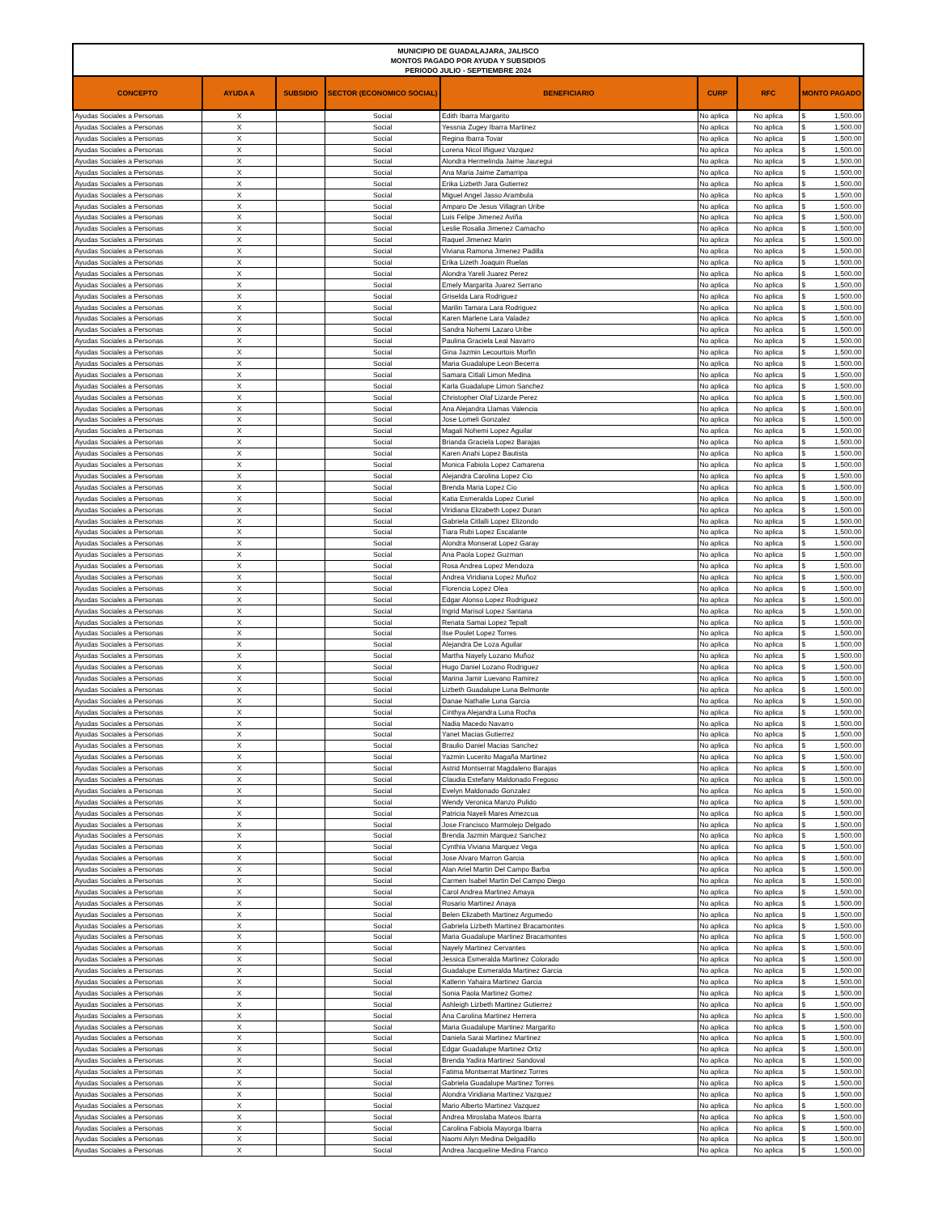| MUNICIPIO DE GUADALAJARA, JALISCO MONTOS PAGADO POR AYUDA Y SUBSIDIOS PERIODO JULIO - SEPTIEMBRE 2024 | | | | | | | | |
| --- | --- | --- | --- | --- | --- | --- | --- | --- |
| CONCEPTO | AYUDA A | SUBSIDIO | SECTOR (ECONOMICO SOCIAL) | BENEFICIARIO | CURP | RFC | MONTO PAGADO | |
| Ayudas Sociales a Personas | X | | Social | Edith Ibarra Margarito | No aplica | No aplica | $ | 1,500.00 |
| Ayudas Sociales a Personas | X | | Social | Yessnia Zugey Ibarra Martinez | No aplica | No aplica | $ | 1,500.00 |
| Ayudas Sociales a Personas | X | | Social | Regina Ibarra Tovar | No aplica | No aplica | $ | 1,500.00 |
| Ayudas Sociales a Personas | X | | Social | Lorena Nicol Iñiguez Vazquez | No aplica | No aplica | $ | 1,500.00 |
| Ayudas Sociales a Personas | X | | Social | Alondra Hermelinda Jaime Jauregui | No aplica | No aplica | $ | 1,500.00 |
| Ayudas Sociales a Personas | X | | Social | Ana Maria Jaime Zamarripa | No aplica | No aplica | $ | 1,500.00 |
| Ayudas Sociales a Personas | X | | Social | Erika Lizbeth Jara Gutierrez | No aplica | No aplica | $ | 1,500.00 |
| Ayudas Sociales a Personas | X | | Social | Miguel Angel Jasso Arambula | No aplica | No aplica | $ | 1,500.00 |
| Ayudas Sociales a Personas | X | | Social | Amparo De Jesus Villagran Uribe | No aplica | No aplica | $ | 1,500.00 |
| Ayudas Sociales a Personas | X | | Social | Luis Felipe Jimenez Aviña | No aplica | No aplica | $ | 1,500.00 |
| Ayudas Sociales a Personas | X | | Social | Leslie Rosalia Jimenez Camacho | No aplica | No aplica | $ | 1,500.00 |
| Ayudas Sociales a Personas | X | | Social | Raquel Jimenez Marin | No aplica | No aplica | $ | 1,500.00 |
| Ayudas Sociales a Personas | X | | Social | Viviana Ramona Jimenez Padilla | No aplica | No aplica | $ | 1,500.00 |
| Ayudas Sociales a Personas | X | | Social | Erika Lizeth Joaquin Ruelas | No aplica | No aplica | $ | 1,500.00 |
| Ayudas Sociales a Personas | X | | Social | Alondra Yareli Juarez Perez | No aplica | No aplica | $ | 1,500.00 |
| Ayudas Sociales a Personas | X | | Social | Emely Margarita Juarez Serrano | No aplica | No aplica | $ | 1,500.00 |
| Ayudas Sociales a Personas | X | | Social | Griselda Lara Rodriguez | No aplica | No aplica | $ | 1,500.00 |
| Ayudas Sociales a Personas | X | | Social | Marilin Tamara Lara Rodriguez | No aplica | No aplica | $ | 1,500.00 |
| Ayudas Sociales a Personas | X | | Social | Karen Marlene Lara Valadez | No aplica | No aplica | $ | 1,500.00 |
| Ayudas Sociales a Personas | X | | Social | Sandra Nohemi Lazaro Uribe | No aplica | No aplica | $ | 1,500.00 |
| Ayudas Sociales a Personas | X | | Social | Paulina Graciela Leal Navarro | No aplica | No aplica | $ | 1,500.00 |
| Ayudas Sociales a Personas | X | | Social | Gina Jazmin Lecourtois Morfin | No aplica | No aplica | $ | 1,500.00 |
| Ayudas Sociales a Personas | X | | Social | Maria Guadalupe Leon Becerra | No aplica | No aplica | $ | 1,500.00 |
| Ayudas Sociales a Personas | X | | Social | Samara Citlali Limon Medina | No aplica | No aplica | $ | 1,500.00 |
| Ayudas Sociales a Personas | X | | Social | Karla Guadalupe Limon Sanchez | No aplica | No aplica | $ | 1,500.00 |
| Ayudas Sociales a Personas | X | | Social | Christopher Olaf Lizarde Perez | No aplica | No aplica | $ | 1,500.00 |
| Ayudas Sociales a Personas | X | | Social | Ana Alejandra Llamas Valencia | No aplica | No aplica | $ | 1,500.00 |
| Ayudas Sociales a Personas | X | | Social | Jose Lomeli Gonzalez | No aplica | No aplica | $ | 1,500.00 |
| Ayudas Sociales a Personas | X | | Social | Magali Nohemi Lopez Aguilar | No aplica | No aplica | $ | 1,500.00 |
| Ayudas Sociales a Personas | X | | Social | Brianda Graciela Lopez Barajas | No aplica | No aplica | $ | 1,500.00 |
| Ayudas Sociales a Personas | X | | Social | Karen Anahi Lopez Bautista | No aplica | No aplica | $ | 1,500.00 |
| Ayudas Sociales a Personas | X | | Social | Monica Fabiola Lopez Camarena | No aplica | No aplica | $ | 1,500.00 |
| Ayudas Sociales a Personas | X | | Social | Alejandra Carolina Lopez Cio | No aplica | No aplica | $ | 1,500.00 |
| Ayudas Sociales a Personas | X | | Social | Brenda Maria Lopez Cio | No aplica | No aplica | $ | 1,500.00 |
| Ayudas Sociales a Personas | X | | Social | Katia Esmeralda Lopez Curiel | No aplica | No aplica | $ | 1,500.00 |
| Ayudas Sociales a Personas | X | | Social | Viridiana Elizabeth Lopez Duran | No aplica | No aplica | $ | 1,500.00 |
| Ayudas Sociales a Personas | X | | Social | Gabriela Citlalli Lopez Elizondo | No aplica | No aplica | $ | 1,500.00 |
| Ayudas Sociales a Personas | X | | Social | Tiara Rubi Lopez Escalante | No aplica | No aplica | $ | 1,500.00 |
| Ayudas Sociales a Personas | X | | Social | Alondra Monserat Lopez Garay | No aplica | No aplica | $ | 1,500.00 |
| Ayudas Sociales a Personas | X | | Social | Ana Paola Lopez Guzman | No aplica | No aplica | $ | 1,500.00 |
| Ayudas Sociales a Personas | X | | Social | Rosa Andrea Lopez Mendoza | No aplica | No aplica | $ | 1,500.00 |
| Ayudas Sociales a Personas | X | | Social | Andrea Viridiana Lopez Muñoz | No aplica | No aplica | $ | 1,500.00 |
| Ayudas Sociales a Personas | X | | Social | Florencia Lopez Olea | No aplica | No aplica | $ | 1,500.00 |
| Ayudas Sociales a Personas | X | | Social | Edgar Alonso Lopez Rodriguez | No aplica | No aplica | $ | 1,500.00 |
| Ayudas Sociales a Personas | X | | Social | Ingrid Marisol Lopez Santana | No aplica | No aplica | $ | 1,500.00 |
| Ayudas Sociales a Personas | X | | Social | Renata Samai Lopez Tepalt | No aplica | No aplica | $ | 1,500.00 |
| Ayudas Sociales a Personas | X | | Social | Ilse Poulet Lopez Torres | No aplica | No aplica | $ | 1,500.00 |
| Ayudas Sociales a Personas | X | | Social | Alejandra De Loza Aguilar | No aplica | No aplica | $ | 1,500.00 |
| Ayudas Sociales a Personas | X | | Social | Martha Nayely Lozano Muñoz | No aplica | No aplica | $ | 1,500.00 |
| Ayudas Sociales a Personas | X | | Social | Hugo Daniel Lozano Rodriguez | No aplica | No aplica | $ | 1,500.00 |
| Ayudas Sociales a Personas | X | | Social | Marina Jamir Luevano Ramirez | No aplica | No aplica | $ | 1,500.00 |
| Ayudas Sociales a Personas | X | | Social | Lizbeth Guadalupe Luna Belmonte | No aplica | No aplica | $ | 1,500.00 |
| Ayudas Sociales a Personas | X | | Social | Danae Nathalie Luna Garcia | No aplica | No aplica | $ | 1,500.00 |
| Ayudas Sociales a Personas | X | | Social | Cinthya Alejandra Luna Rocha | No aplica | No aplica | $ | 1,500.00 |
| Ayudas Sociales a Personas | X | | Social | Nadia Macedo Navarro | No aplica | No aplica | $ | 1,500.00 |
| Ayudas Sociales a Personas | X | | Social | Yanet Macias Gutierrez | No aplica | No aplica | $ | 1,500.00 |
| Ayudas Sociales a Personas | X | | Social | Braulio Daniel Macias Sanchez | No aplica | No aplica | $ | 1,500.00 |
| Ayudas Sociales a Personas | X | | Social | Yazmin Lucerito Magaña Martinez | No aplica | No aplica | $ | 1,500.00 |
| Ayudas Sociales a Personas | X | | Social | Astrid Montserrat Magdaleno Barajas | No aplica | No aplica | $ | 1,500.00 |
| Ayudas Sociales a Personas | X | | Social | Claudia Estefany Maldonado Fregoso | No aplica | No aplica | $ | 1,500.00 |
| Ayudas Sociales a Personas | X | | Social | Evelyn Maldonado Gonzalez | No aplica | No aplica | $ | 1,500.00 |
| Ayudas Sociales a Personas | X | | Social | Wendy Veronica Manzo Pulido | No aplica | No aplica | $ | 1,500.00 |
| Ayudas Sociales a Personas | X | | Social | Patricia Nayeli Mares Amezcua | No aplica | No aplica | $ | 1,500.00 |
| Ayudas Sociales a Personas | X | | Social | Jose Francisco Marmolejo Delgado | No aplica | No aplica | $ | 1,500.00 |
| Ayudas Sociales a Personas | X | | Social | Brenda Jazmin Marquez Sanchez | No aplica | No aplica | $ | 1,500.00 |
| Ayudas Sociales a Personas | X | | Social | Cynthia Viviana Marquez Vega | No aplica | No aplica | $ | 1,500.00 |
| Ayudas Sociales a Personas | X | | Social | Jose Alvaro Marron Garcia | No aplica | No aplica | $ | 1,500.00 |
| Ayudas Sociales a Personas | X | | Social | Alan Ariel Martin Del Campo Barba | No aplica | No aplica | $ | 1,500.00 |
| Ayudas Sociales a Personas | X | | Social | Carmen Isabel Martin Del Campo Diego | No aplica | No aplica | $ | 1,500.00 |
| Ayudas Sociales a Personas | X | | Social | Carol Andrea Martinez Amaya | No aplica | No aplica | $ | 1,500.00 |
| Ayudas Sociales a Personas | X | | Social | Rosario Martinez Anaya | No aplica | No aplica | $ | 1,500.00 |
| Ayudas Sociales a Personas | X | | Social | Belen Elizabeth Martinez Argumedo | No aplica | No aplica | $ | 1,500.00 |
| Ayudas Sociales a Personas | X | | Social | Gabriela Lizbeth Martinez Bracamontes | No aplica | No aplica | $ | 1,500.00 |
| Ayudas Sociales a Personas | X | | Social | Maria Guadalupe Martinez Bracamontes | No aplica | No aplica | $ | 1,500.00 |
| Ayudas Sociales a Personas | X | | Social | Nayely Martinez Cervantes | No aplica | No aplica | $ | 1,500.00 |
| Ayudas Sociales a Personas | X | | Social | Jessica Esmeralda Martinez Colorado | No aplica | No aplica | $ | 1,500.00 |
| Ayudas Sociales a Personas | X | | Social | Guadalupe Esmeralda Martinez Garcia | No aplica | No aplica | $ | 1,500.00 |
| Ayudas Sociales a Personas | X | | Social | Katlenn Yahaira Martinez Garcia | No aplica | No aplica | $ | 1,500.00 |
| Ayudas Sociales a Personas | X | | Social | Sonia Paola Martinez Gomez | No aplica | No aplica | $ | 1,500.00 |
| Ayudas Sociales a Personas | X | | Social | Ashleigh Lizbeth Martinez Gutierrez | No aplica | No aplica | $ | 1,500.00 |
| Ayudas Sociales a Personas | X | | Social | Ana Carolina Martinez Herrera | No aplica | No aplica | $ | 1,500.00 |
| Ayudas Sociales a Personas | X | | Social | Maria Guadalupe Martinez Margarito | No aplica | No aplica | $ | 1,500.00 |
| Ayudas Sociales a Personas | X | | Social | Daniela Sarai Martinez Martinez | No aplica | No aplica | $ | 1,500.00 |
| Ayudas Sociales a Personas | X | | Social | Edgar Guadalupe Martinez Ortiz | No aplica | No aplica | $ | 1,500.00 |
| Ayudas Sociales a Personas | X | | Social | Brenda Yadira Martinez Sandoval | No aplica | No aplica | $ | 1,500.00 |
| Ayudas Sociales a Personas | X | | Social | Fatima Montserrat Martinez Torres | No aplica | No aplica | $ | 1,500.00 |
| Ayudas Sociales a Personas | X | | Social | Gabriela Guadalupe Martinez Torres | No aplica | No aplica | $ | 1,500.00 |
| Ayudas Sociales a Personas | X | | Social | Alondra Viridiana Martinez Vazquez | No aplica | No aplica | $ | 1,500.00 |
| Ayudas Sociales a Personas | X | | Social | Mario Alberto Martinez Vazquez | No aplica | No aplica | $ | 1,500.00 |
| Ayudas Sociales a Personas | X | | Social | Andrea Miroslaba Mateos Ibarra | No aplica | No aplica | $ | 1,500.00 |
| Ayudas Sociales a Personas | X | | Social | Carolina Fabiola Mayorga Ibarra | No aplica | No aplica | $ | 1,500.00 |
| Ayudas Sociales a Personas | X | | Social | Naomi Ailyn Medina Delgadillo | No aplica | No aplica | $ | 1,500.00 |
| Ayudas Sociales a Personas | X | | Social | Andrea Jacqueline Medina Franco | No aplica | No aplica | $ | 1,500.00 |